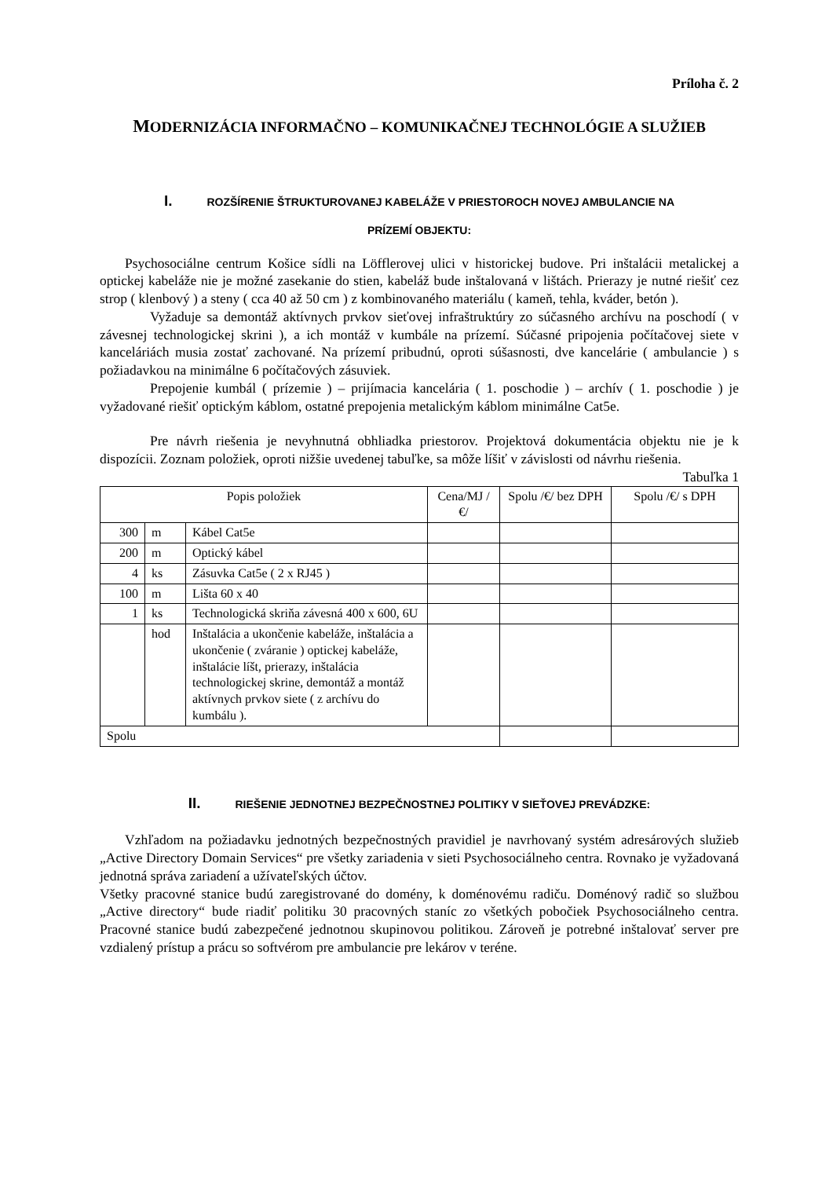Príloha č. 2
MODERNIZÁCIA INFORMAČNO – KOMUNIKAČNEJ TECHNOLÓGIE A SLUŽIEB
I. ROZŠÍRENIE ŠTRUKTUROVANEJ KABELÁŽE V PRIESTOROCH NOVEJ AMBULANCIE NA
PRÍZEMÍ OBJEKTU:
Psychosociálne centrum Košice sídli na Löfflerovej ulici v historickej budove. Pri inštalácii metalickej a optickej kabeláže nie je možné zasekanie do stien, kabeláž bude inštalovaná v lištách. Prierazy je nutné riešiť cez strop ( klenbový ) a steny ( cca 40 až 50 cm ) z kombinovaného materiálu ( kameň, tehla, kváder, betón ).
Vyžaduje sa demontáž aktívnych prvkov sieťovej infraštruktúry zo súčasného archívu na poschodí ( v závesnej technologickej skrini ), a ich montáž v kumbále na prízemí. Súčasné pripojenia počítačovej siete v kanceláriách musia zostať zachované. Na prízemí pribudnú, oproti súšasnosti, dve kancelárie ( ambulancie ) s požiadavkou na minimálne 6 počítačových zásuviek.
Prepojenie kumbál ( prízemie ) – prijímacia kancelária ( 1. poschodie ) – archív ( 1. poschodie ) je vyžadované riešiť optickým káblom, ostatné prepojenia metalickým káblom minimálne Cat5e.
Pre návrh riešenia je nevyhnutná obhliadka priestorov. Projektová dokumentácia objektu nie je k dispozícii. Zoznam položiek, oproti nižšie uvedenej tabuľke, sa môže líšiť v závislosti od návrhu riešenia.
Tabuľka 1
| Popis položiek | | | Cena/MJ /€/ | Spolu /€/ bez DPH | Spolu /€/ s DPH |
| --- | --- | --- | --- | --- | --- |
| 300 | m | Kábel Cat5e | | | |
| 200 | m | Optický kábel | | | |
| 4 | ks | Zásuvka Cat5e ( 2 x RJ45 ) | | | |
| 100 | m | Lišta 60 x 40 | | | |
| 1 | ks | Technologická skriňa závesná 400 x 600, 6U | | | |
| | hod | Inštalácia a ukončenie kabeláže, inštalácia a ukončenie ( zváranie ) optickej kabeláže, inštalácie líšt, prierazy, inštalácia technologickej skrine, demontáž a montáž aktívnych prvkov siete ( z archívu do kumbálu ). | | | |
| Spolu | | | | | |
II. RIEŠENIE JEDNOTNEJ BEZPEČNOSTNEJ POLITIKY V SIEŤOVEJ PREVÁDZKE:
Vzhľadom na požiadavku jednotných bezpečnostných pravidiel je navrhovaný systém adresárových služieb „Active Directory Domain Services“ pre všetky zariadenia v sieti Psychosociálneho centra. Rovnako je vyžadovaná jednotná správa zariadení a užívateľských účtov.
Všetky pracovné stanice budú zaregistrované do domény, k doménovému radiču. Doménový radič so službou „Active directory“ bude riadiť politiku 30 pracovných staníc zo všetkých pobočiek Psychosociálneho centra. Pracovné stanice budú zabezpečené jednotnou skupinovou politikou. Zároveň je potrebné inštalovať server pre vzdialený prístup a prácu so softvérom pre ambulancie pre lekárov v teréne.